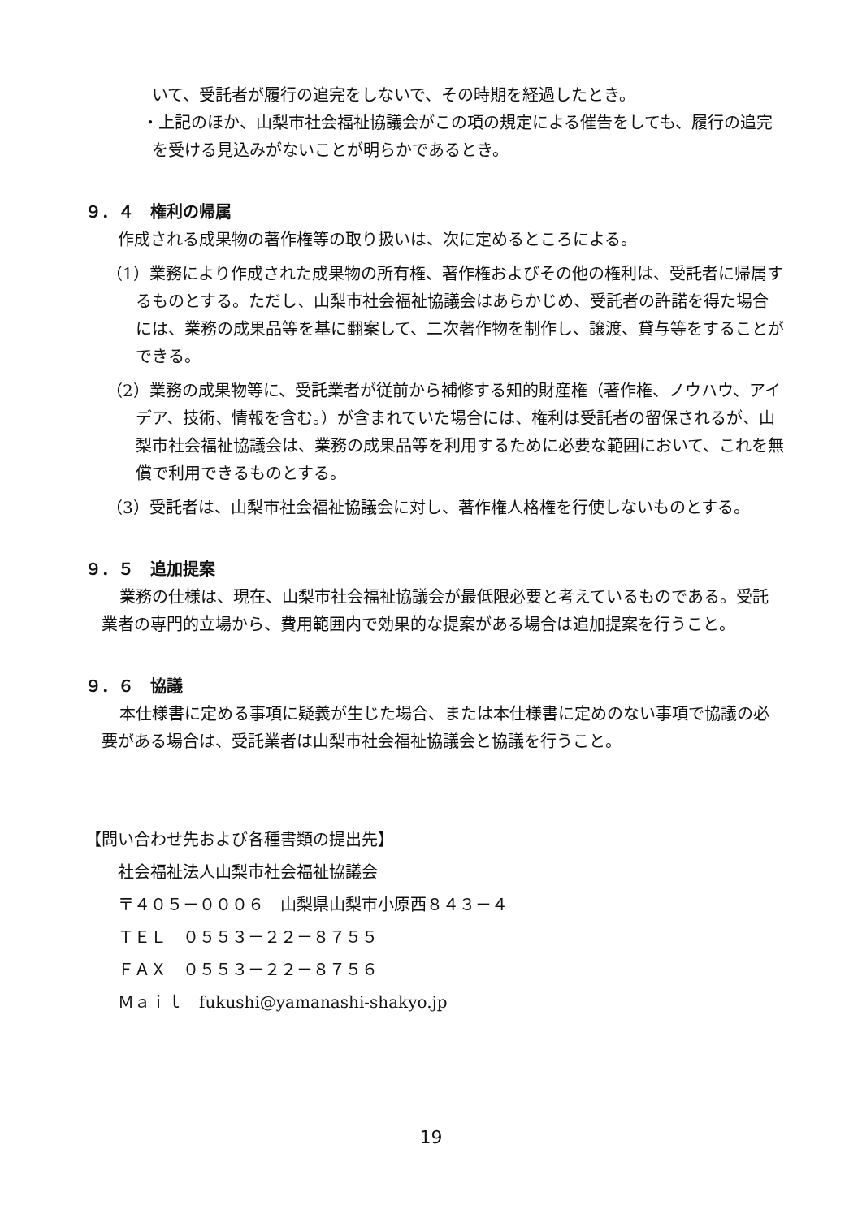いて、受託者が履行の追完をしないで、その時期を経過したとき。
・上記のほか、山梨市社会福祉協議会がこの項の規定による催告をしても、履行の追完を受ける見込みがないことが明らかであるとき。
９．４　権利の帰属
作成される成果物の著作権等の取り扱いは、次に定めるところによる。
（1）業務により作成された成果物の所有権、著作権およびその他の権利は、受託者に帰属するものとする。ただし、山梨市社会福祉協議会はあらかじめ、受託者の許諾を得た場合には、業務の成果品等を基に翻案して、二次著作物を制作し、譲渡、貸与等をすることができる。
（2）業務の成果物等に、受託業者が従前から補修する知的財産権（著作権、ノウハウ、アイデア、技術、情報を含む。）が含まれていた場合には、権利は受託者の留保されるが、山梨市社会福祉協議会は、業務の成果品等を利用するために必要な範囲において、これを無償で利用できるものとする。
（3）受託者は、山梨市社会福祉協議会に対し、著作権人格権を行使しないものとする。
９．５　追加提案
業務の仕様は、現在、山梨市社会福祉協議会が最低限必要と考えているものである。受託業者の専門的立場から、費用範囲内で効果的な提案がある場合は追加提案を行うこと。
９．６　協議
本仕様書に定める事項に疑義が生じた場合、または本仕様書に定めのない事項で協議の必要がある場合は、受託業者は山梨市社会福祉協議会と協議を行うこと。
【問い合わせ先および各種書類の提出先】
社会福祉法人山梨市社会福祉協議会
〒４０５－０００６　山梨県山梨市小原西８４３－４
ＴＥＬ　０５５３－２２－８７５５
ＦＡＸ　０５５３－２２－８７５６
Ｍａｉｌ　fukushi@yamanashi-shakyo.jp
19